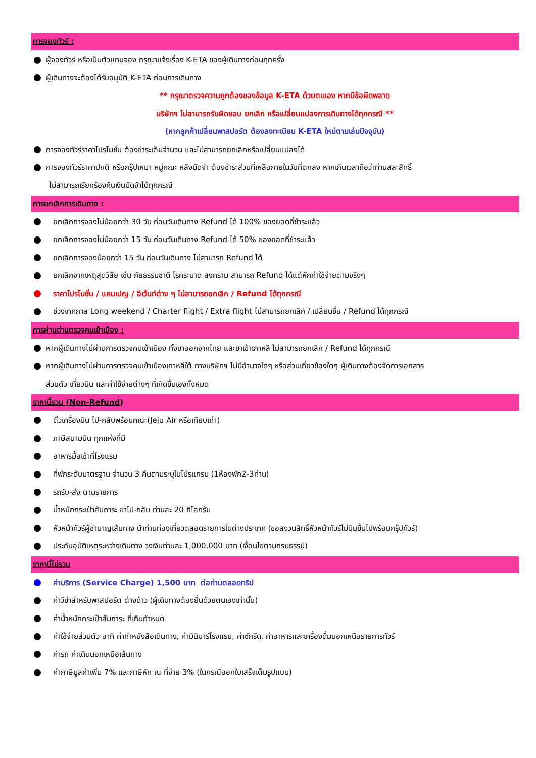การจองทัวร์ :
ผู้จองทัวร์ หรือเป็นตัวแทนจอง กรุณาแจ้งเรื่อง K-ETA ของผู้เดินทางก่อนทุกครั้ง
ผู้เดินทางจะต้องได้รับอนุมัติ K-ETA ก่อนการเดินทาง
** กรุณาตรวจความถูกต้องของข้อมูล K-ETA ด้วยตนเอง หากมีข้อผิดพลาด
บริษัทฯ ไม่สามารถรับผิดชอบ ยกเลิก หรือเปลี่ยนแปลงการเดินทางได้ทุกกรณี **
(หากลูกค้าเปลี่ยนพาสปอร์ต ต้องลงทะเบียน K-ETA ใหม่ตามเล่มปัจจุบัน)
การจองทัวร์ราคาโปรโมชั่น ต้องชำระเต็มจำนวน และไม่สามารถยกเลิกหรือเปลี่ยนแปลงได้
การจองทัวร์ราคาปกติ หรือกรุ๊ปเหมา หมู่คณะ หลังมัดจำ ต้องชำระส่วนที่เหลือภายในวันที่ตกลง หากเกินเวลาถือว่าท่านสละสิทธิ์
ไม่สามารถเรียกร้องคืนเงินมัดจำได้ทุกกรณี
การยกเลิกการเดินทาง :
ยกเลิกการจองไม่น้อยกว่า 30 วัน ก่อนวันเดินทาง Refund ได้ 100% ของยอดที่ชำระแล้ว
ยกเลิกการจองไม่น้อยกว่า 15 วัน ก่อนวันเดินทาง Refund ได้ 50% ของยอดที่ชำระแล้ว
ยกเลิกการจองน้อยกว่า 15 วัน ก่อนวันเดินทาง ไม่สามารถ Refund ได้
ยกเลิกจากเหตุสุดวิสัย เช่น ภัยธรรมชาติ โรคระบาด สงคราม สามารถ Refund ได้แต่หักค่าใช้จ่ายตามจริงๆ
ราคาโปรโมชั่น / แคมเปญ / อีเว้นท์ต่าง ๆ ไม่สามารถยกเลิก / Refund ได้ทุกกรณี
ช่วงเทศกาล Long weekend / Charter flight / Extra flight ไม่สามารถยกเลิก / เปลี่ยนชื่อ / Refund ได้ทุกกรณี
การผ่านด่านตรวจคนเข้าเมือง :
หากผู้เดินทางไม่ผ่านการตรวจคนเข้าเมือง ทั้งขาออกจากไทย และขาเข้าเกาหลี ไม่สามารถยกเลิก / Refund ได้ทุกกรณี
หากผู้เดินทางไม่ผ่านการตรวจคนเข้าเมืองเกาหลีใต้ ทางบริษัทฯ ไม่มีอำนาจใดๆ หรือส่วนเกี่ยวข้องใดๆ ผู้เดินทางต้องจัดการเอกสาร
ส่วนตัว เที่ยวบิน และค่าใช้จ่ายต่างๆ ที่เกิดขึ้นเองทั้งหมด
ราคานี้รวม (Non-Refund)
ตั๋วเครื่องบิน ไป-กลับพร้อมคณะ(Jeju Air หรือเทียบเท่า)
ภาษีสนามบิน ทุกแห่งที่มี
อาหารมื้อเช้าที่โรงแรม
ที่พักระดับมาตรฐาน จำนวน 3 คืนตามระบุในโปรแกรม (1ห้องพัก2-3ท่าน)
รถรับ-ส่ง ตามรายการ
น้ำหนักกระเป๋าสัมภาระ ขาไป-กลับ ท่านละ 20 กิโลกรัม
หัวหน้าทัวร์ผู้ชำนาญเส้นทาง นำท่านท่องเที่ยวตลอดรายการในต่างประเทศ (ขอสงวนสิทธิ์หัวหน้าทัวร์ไม่บินขึ้นไปพร้อมกรุ๊ปทัวร์)
ประกันอุบัติเหตุระหว่างเดินทาง วงเงินท่านละ 1,000,000 บาท (เงื่อนไขตามกรมธรรม์)
ราคานี้ไม่รวม
ค่าบริการ (Service Charge) 1,500 บาท ต่อท่านตลอดทริป
ค่าวีซ่าสำหรับพาสปอร์ต ต่างด้าว (ผู้เดินทางต้องยื่นด้วยตนเองเท่านั้น)
ค่าน้ำหนักกระเป๋าสัมภาระ ที่เกินกำหนด
ค่าใช้จ่ายส่วนตัว อาทิ ค่าทำหนังสือเดินทาง, ค่ามินิบาร์โรงแรม, ค่าซักรีด, ค่าอาหารและเครื่องดื่มนอกเหนือรายการทัวร์
ค่ารถ ค่าเดินนอกเหนือเส้นทาง
ค่าภาษีมูลค่าเพิ่ม 7% และภาษีหัก ณ ที่จ่าย 3% (ในกรณีออกใบเสร็จเต็มรูปแบบ)